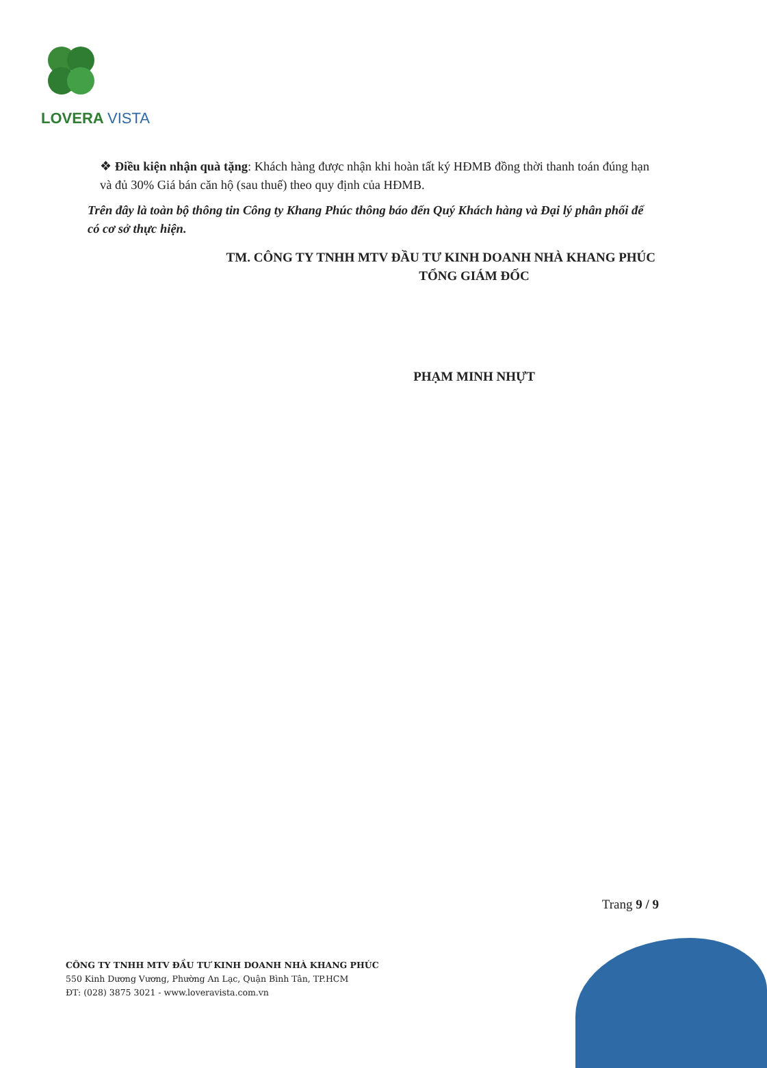LOVERA VISTA
❖ Điều kiện nhận quà tặng: Khách hàng được nhận khi hoàn tất ký HĐMB đồng thời thanh toán đúng hạn và đủ 30% Giá bán căn hộ (sau thuế) theo quy định của HĐMB.
Trên đây là toàn bộ thông tin Công ty Khang Phúc thông báo đến Quý Khách hàng và Đại lý phân phối để có cơ sở thực hiện.
TM. CÔNG TY TNHH MTV ĐẦU TƯ KINH DOANH NHÀ KHANG PHÚC
TỔNG GIÁM ĐỐC
PHẠM MINH NHỰT
Trang 9 / 9
CÔNG TY TNHH MTV ĐẦU TƯ KINH DOANH NHÀ KHANG PHÚC
550 Kinh Dương Vương, Phường An Lạc, Quận Bình Tân, TP.HCM
ĐT: (028) 3875 3021 - www.loveravista.com.vn